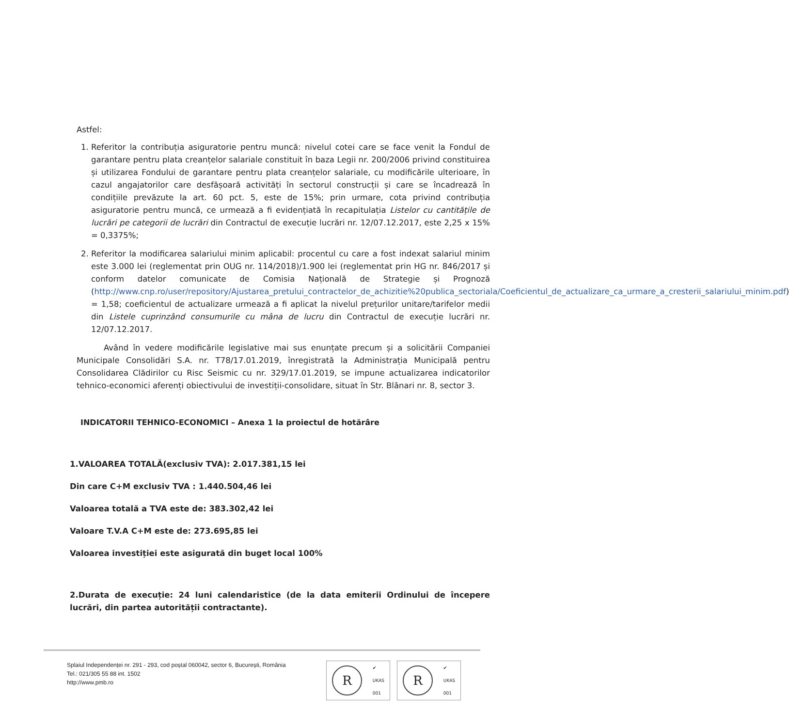Astfel:
1. Referitor la contribuția asiguratorie pentru muncă: nivelul cotei care se face venit la Fondul de garantare pentru plata creanțelor salariale constituit în baza Legii nr. 200/2006 privind constituirea și utilizarea Fondului de garantare pentru plata creanțelor salariale, cu modificările ulterioare, în cazul angajatorilor care desfășoară activități în sectorul construcții și care se încadrează în condițiile prevăzute la art. 60 pct. 5, este de 15%; prin urmare, cota privind contribuția asiguratorie pentru muncă, ce urmează a fi evidențiată în recapitulația Listelor cu cantitățile de lucrări pe categorii de lucrări din Contractul de execuție lucrări nr. 12/07.12.2017, este 2,25 x 15% = 0,3375%;
2. Referitor la modificarea salariului minim aplicabil: procentul cu care a fost indexat salariul minim este 3.000 lei (reglementat prin OUG nr. 114/2018)/1.900 lei (reglementat prin HG nr. 846/2017 și conform datelor comunicate de Comisia Națională de Strategie și Prognoză (http://www.cnp.ro/user/repository/Ajustarea_pretului_contractelor_de_achizitie%20publica_sectoriala/Coeficientul_de_actualizare_ca_urmare_a_cresterii_salariului_minim.pdf) = 1,58; coeficientul de actualizare urmează a fi aplicat la nivelul prețurilor unitare/tarifelor medii din Listele cuprinzând consumurile cu mâna de lucru din Contractul de execuție lucrări nr. 12/07.12.2017.
Având în vedere modificările legislative mai sus enunțate precum și a solicitării Companiei Municipale Consolidări S.A. nr. T78/17.01.2019, înregistrată la Administrația Municipală pentru Consolidarea Clădirilor cu Risc Seismic cu nr. 329/17.01.2019, se impune actualizarea indicatorilor tehnico-economici aferenți obiectivului de investiții-consolidare, situat în Str. Blănari nr. 8, sector 3.
INDICATORII TEHNICO-ECONOMICI – Anexa 1 la proiectul de hotărâre
1.VALOAREA TOTALĂ(exclusiv TVA): 2.017.381,15 lei
Din care C+M exclusiv TVA : 1.440.504,46 lei
Valoarea totală a TVA este de: 383.302,42 lei
Valoare T.V.A C+M este de: 273.695,85 lei
Valoarea investiției este asigurată din buget local 100%
2.Durata de execuție: 24 luni calendaristice (de la data emiterii Ordinului de începere lucrări, din partea autorității contractante).
Splaiul Independenței nr. 291 - 293, cod poștal 060042, sector 6, București, România
Tel.: 021/305 55 88 int. 1502
http://www.pmb.ro
R
✔
UKAS
001
R
✔
UKAS
001